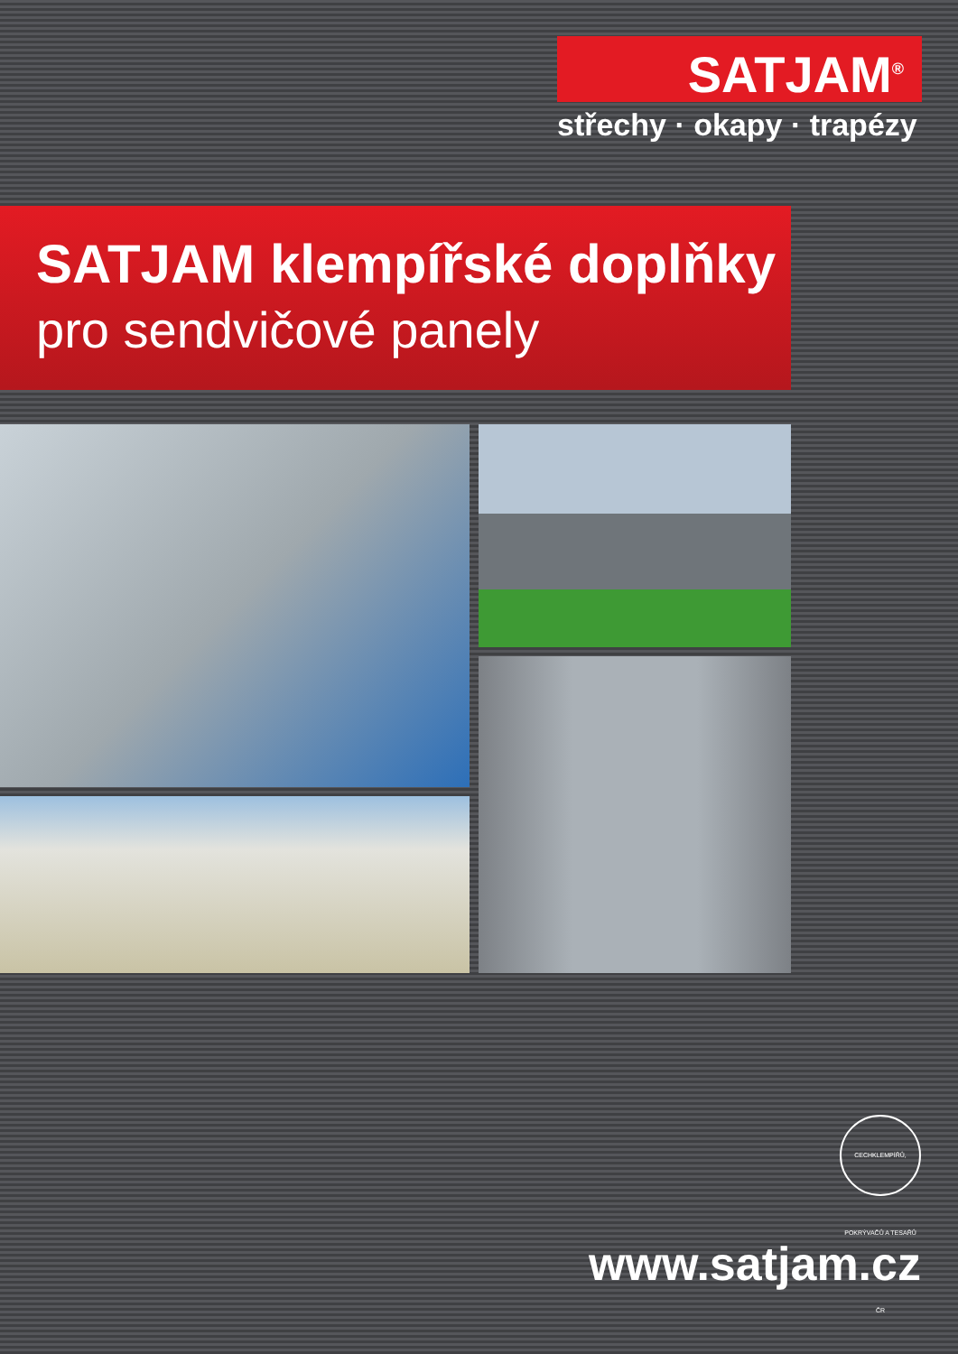SATJAM<sup>®</sup>
střechy · okapy · trapézy
SATJAM klempířské doplňky
pro sendvičové panely
CECHKLEMPÍŘŮ, POKRÝVAČŮ A TESAŘŮ ČR
www.satjam.cz